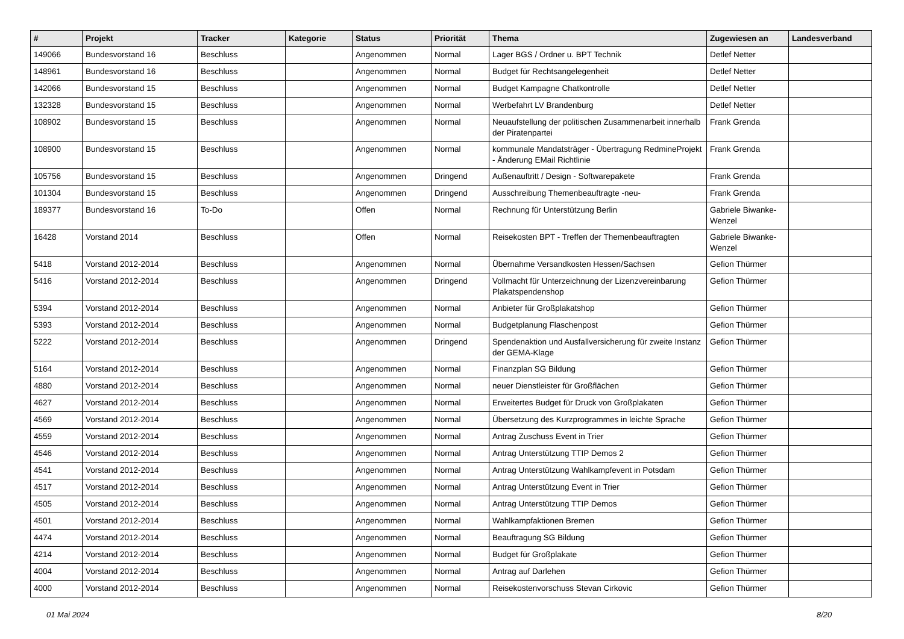| # | Projekt | Tracker | Kategorie | Status | Priorität | Thema | Zugewiesen an | Landesverband |
| --- | --- | --- | --- | --- | --- | --- | --- | --- |
| 149066 | Bundesvorstand 16 | Beschluss | | Angenommen | Normal | Lager BGS / Ordner u. BPT Technik | Detlef Netter | |
| 148961 | Bundesvorstand 16 | Beschluss | | Angenommen | Normal | Budget für Rechtsangelegenheit | Detlef Netter | |
| 142066 | Bundesvorstand 15 | Beschluss | | Angenommen | Normal | Budget Kampagne Chatkontrolle | Detlef Netter | |
| 132328 | Bundesvorstand 15 | Beschluss | | Angenommen | Normal | Werbefahrt LV Brandenburg | Detlef Netter | |
| 108902 | Bundesvorstand 15 | Beschluss | | Angenommen | Normal | Neuaufstellung der politischen Zusammenarbeit innerhalb der Piratenpartei | Frank Grenda | |
| 108900 | Bundesvorstand 15 | Beschluss | | Angenommen | Normal | kommunale Mandatsträger - Übertragung RedmineProjekt - Änderung EMail Richtlinie | Frank Grenda | |
| 105756 | Bundesvorstand 15 | Beschluss | | Angenommen | Dringend | Außenauftritt / Design - Softwarepakete | Frank Grenda | |
| 101304 | Bundesvorstand 15 | Beschluss | | Angenommen | Dringend | Ausschreibung Themenbeauftragte -neu- | Frank Grenda | |
| 189377 | Bundesvorstand 16 | To-Do | | Offen | Normal | Rechnung für Unterstützung Berlin | Gabriele Biwanke-Wenzel | |
| 16428 | Vorstand 2014 | Beschluss | | Offen | Normal | Reisekosten BPT - Treffen der Themenbeauftragten | Gabriele Biwanke-Wenzel | |
| 5418 | Vorstand 2012-2014 | Beschluss | | Angenommen | Normal | Übernahme Versandkosten Hessen/Sachsen | Gefion Thürmer | |
| 5416 | Vorstand 2012-2014 | Beschluss | | Angenommen | Dringend | Vollmacht für Unterzeichnung der Lizenzvereinbarung Plakatspendenshop | Gefion Thürmer | |
| 5394 | Vorstand 2012-2014 | Beschluss | | Angenommen | Normal | Anbieter für Großplakatshop | Gefion Thürmer | |
| 5393 | Vorstand 2012-2014 | Beschluss | | Angenommen | Normal | Budgetplanung Flaschenpost | Gefion Thürmer | |
| 5222 | Vorstand 2012-2014 | Beschluss | | Angenommen | Dringend | Spendenaktion und Ausfallversicherung für zweite Instanz der GEMA-Klage | Gefion Thürmer | |
| 5164 | Vorstand 2012-2014 | Beschluss | | Angenommen | Normal | Finanzplan SG Bildung | Gefion Thürmer | |
| 4880 | Vorstand 2012-2014 | Beschluss | | Angenommen | Normal | neuer Dienstleister für Großflächen | Gefion Thürmer | |
| 4627 | Vorstand 2012-2014 | Beschluss | | Angenommen | Normal | Erweitertes Budget für Druck von Großplakaten | Gefion Thürmer | |
| 4569 | Vorstand 2012-2014 | Beschluss | | Angenommen | Normal | Übersetzung des Kurzprogrammes in leichte Sprache | Gefion Thürmer | |
| 4559 | Vorstand 2012-2014 | Beschluss | | Angenommen | Normal | Antrag Zuschuss Event in Trier | Gefion Thürmer | |
| 4546 | Vorstand 2012-2014 | Beschluss | | Angenommen | Normal | Antrag Unterstützung TTIP Demos 2 | Gefion Thürmer | |
| 4541 | Vorstand 2012-2014 | Beschluss | | Angenommen | Normal | Antrag Unterstützung Wahlkampfevent in Potsdam | Gefion Thürmer | |
| 4517 | Vorstand 2012-2014 | Beschluss | | Angenommen | Normal | Antrag Unterstützung Event in Trier | Gefion Thürmer | |
| 4505 | Vorstand 2012-2014 | Beschluss | | Angenommen | Normal | Antrag Unterstützung TTIP Demos | Gefion Thürmer | |
| 4501 | Vorstand 2012-2014 | Beschluss | | Angenommen | Normal | Wahlkampfaktionen Bremen | Gefion Thürmer | |
| 4474 | Vorstand 2012-2014 | Beschluss | | Angenommen | Normal | Beauftragung SG Bildung | Gefion Thürmer | |
| 4214 | Vorstand 2012-2014 | Beschluss | | Angenommen | Normal | Budget für Großplakate | Gefion Thürmer | |
| 4004 | Vorstand 2012-2014 | Beschluss | | Angenommen | Normal | Antrag auf Darlehen | Gefion Thürmer | |
| 4000 | Vorstand 2012-2014 | Beschluss | | Angenommen | Normal | Reisekostenvorschuss Stevan Cirkovic | Gefion Thürmer | |
01 Mai 2024 8/20